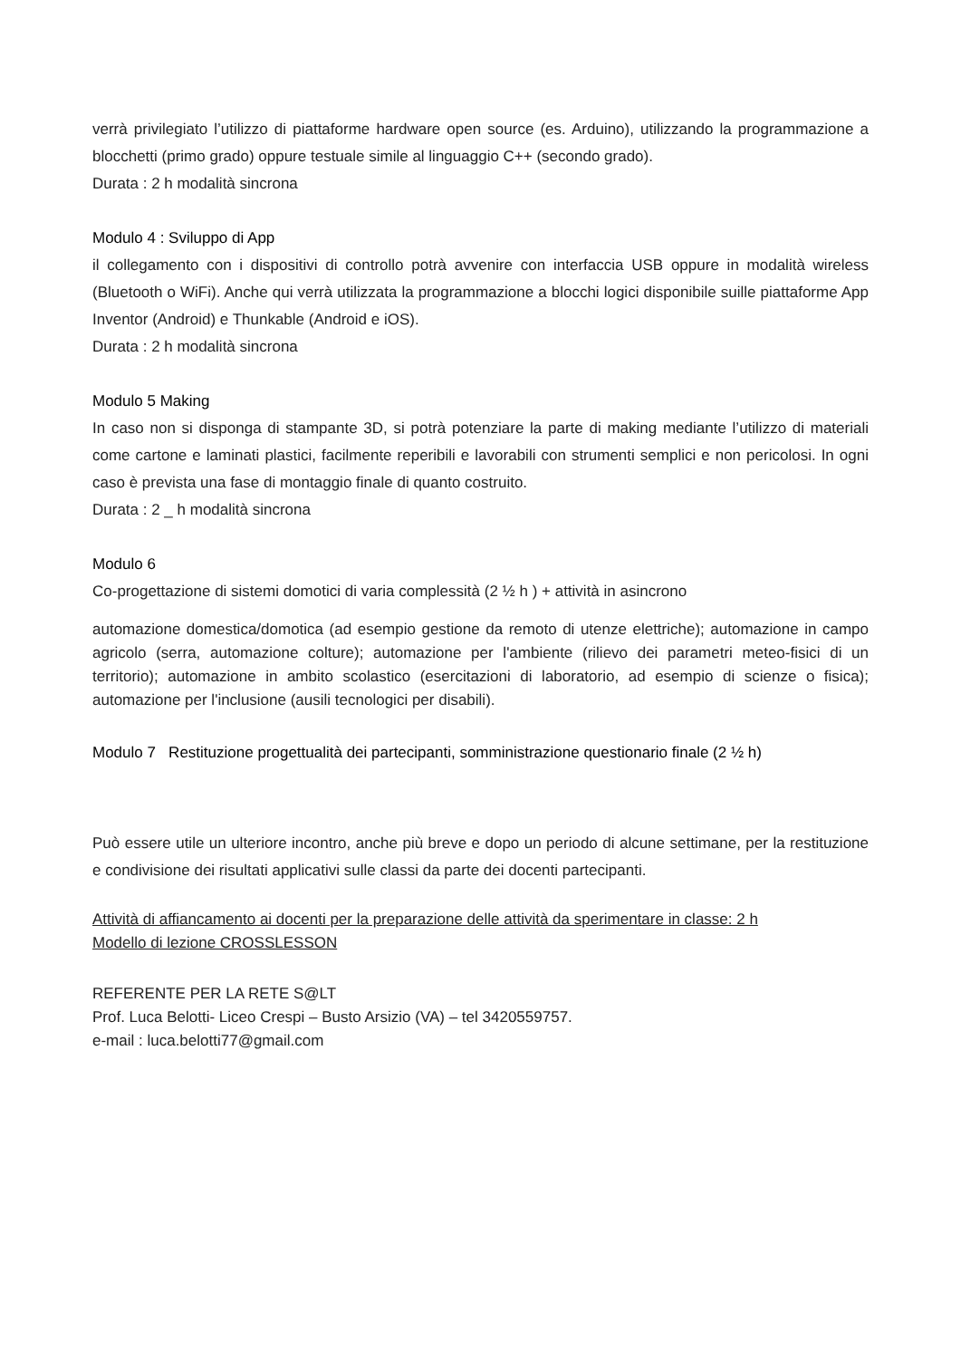verrà privilegiato l’utilizzo di piattaforme hardware open source (es. Arduino), utilizzando la programmazione a blocchetti (primo grado) oppure testuale simile al linguaggio C++ (secondo grado).
Durata : 2 h modalità sincrona
Modulo 4 : Sviluppo di App
il collegamento con i dispositivi di controllo potrà avvenire con interfaccia USB oppure in modalità wireless (Bluetooth o WiFi). Anche qui verrà utilizzata la programmazione a blocchi logici disponibile suille piattaforme App Inventor (Android) e Thunkable (Android e iOS).
Durata : 2 h modalità sincrona
Modulo 5 Making
In caso non si disponga di stampante 3D, si potrà potenziare la parte di making mediante l’utilizzo di materiali come cartone e laminati plastici, facilmente reperibili e lavorabili con strumenti semplici e non pericolosi. In ogni caso è prevista una fase di montaggio finale di quanto costruito.
Durata : 2 _ h modalità sincrona
Modulo 6
Co-progettazione di sistemi domotici di varia complessità (2 ½ h ) + attività in asincrono
automazione domestica/domotica (ad esempio gestione da remoto di utenze elettriche); automazione in campo agricolo (serra, automazione colture); automazione per l'ambiente (rilievo dei parametri meteo-fisici di un territorio); automazione in ambito scolastico (esercitazioni di laboratorio, ad esempio di scienze o fisica); automazione per l'inclusione (ausili tecnologici per disabili).
Modulo 7 Restituzione progettualità dei partecipanti, somministrazione questionario finale (2 ½ h)
Può essere utile un ulteriore incontro, anche più breve e dopo un periodo di alcune settimane, per la restituzione e condivisione dei risultati applicativi sulle classi da parte dei docenti partecipanti.
Attività di affiancamento ai docenti per la preparazione delle attività da sperimentare in classe: 2 h
Modello di lezione CROSSLESSON
REFERENTE PER LA RETE S@LT
Prof. Luca Belotti- Liceo Crespi – Busto Arsizio (VA) – tel 3420559757.
e-mail : luca.belotti77@gmail.com